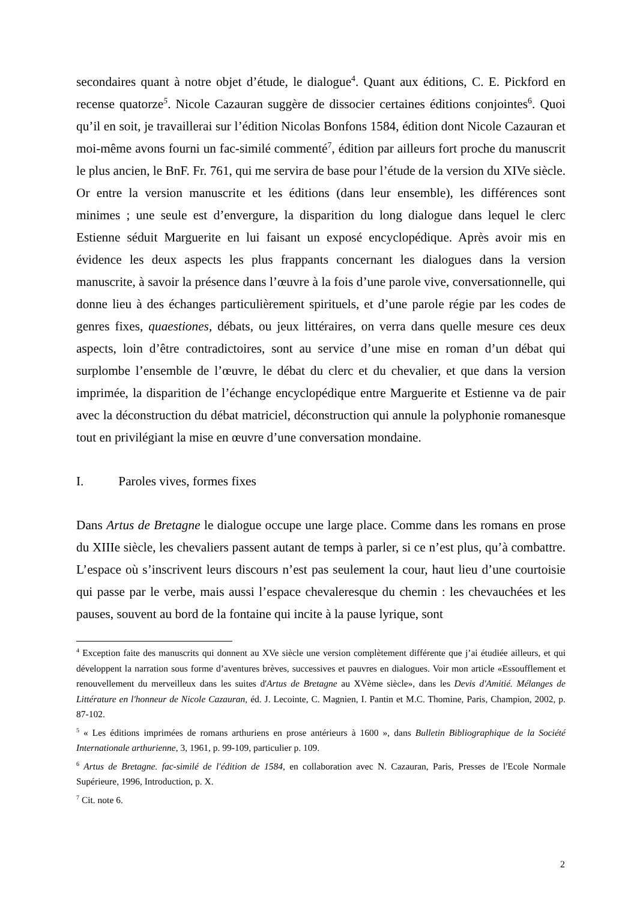secondaires quant à notre objet d’étude, le dialogue<sup>4</sup>. Quant aux éditions, C. E. Pickford en recense quatorze<sup>5</sup>. Nicole Cazauran suggère de dissocier certaines éditions conjointes<sup>6</sup>. Quoi qu’il en soit, je travaillerai sur l’édition Nicolas Bonfons 1584, édition dont Nicole Cazauran et moi-même avons fourni un fac-similé commenté<sup>7</sup>, édition par ailleurs fort proche du manuscrit le plus ancien, le BnF. Fr. 761, qui me servira de base pour l’étude de la version du XIVe siècle. Or entre la version manuscrite et les éditions (dans leur ensemble), les différences sont minimes ; une seule est d’envergure, la disparition du long dialogue dans lequel le clerc Estienne séduit Marguerite en lui faisant un exposé encyclopédique. Après avoir mis en évidence les deux aspects les plus frappants concernant les dialogues dans la version manuscrite, à savoir la présence dans l’œuvre à la fois d’une parole vive, conversationnelle, qui donne lieu à des échanges particulièrement spirituels, et d’une parole régie par les codes de genres fixes, quaestiones, débats, ou jeux littéraires, on verra dans quelle mesure ces deux aspects, loin d’être contradictoires, sont au service d’une mise en roman d’un débat qui surplombe l’ensemble de l’œuvre, le débat du clerc et du chevalier, et que dans la version imprimée, la disparition de l’échange encyclopédique entre Marguerite et Estienne va de pair avec la déconstruction du débat matriciel, déconstruction qui annule la polyphonie romanesque tout en privilégiant la mise en œuvre d’une conversation mondaine.
I. Paroles vives, formes fixes
Dans Artus de Bretagne le dialogue occupe une large place. Comme dans les romans en prose du XIIIe siècle, les chevaliers passent autant de temps à parler, si ce n’est plus, qu’à combattre. L’espace où s’inscrivent leurs discours n’est pas seulement la cour, haut lieu d’une courtoisie qui passe par le verbe, mais aussi l’espace chevaleresque du chemin : les chevauchées et les pauses, souvent au bord de la fontaine qui incite à la pause lyrique, sont
<sup>4</sup> Exception faite des manuscrits qui donnent au XVe siècle une version complètement différente que j’ai étudiée ailleurs, et qui développent la narration sous forme d’aventures brèves, successives et pauvres en dialogues. Voir mon article «Essoufflement et renouvellement du merveilleux dans les suites d'Artus de Bretagne au XVème siècle», dans les Devis d'Amitié. Mélanges de Littérature en l'honneur de Nicole Cazauran, éd. J. Lecointe, C. Magnien, I. Pantin et M.C. Thomine, Paris, Champion, 2002, p. 87-102.
<sup>5</sup> « Les éditions imprimées de romans arthuriens en prose antérieurs à 1600 », dans Bulletin Bibliographique de la Société Internationale arthurienne, 3, 1961, p. 99-109, particulier p. 109.
<sup>6</sup> Artus de Bretagne. fac-similé de l'édition de 1584, en collaboration avec N. Cazauran, Paris, Presses de l'Ecole Normale Supérieure, 1996, Introduction, p. X.
<sup>7</sup> Cit. note 6.
2